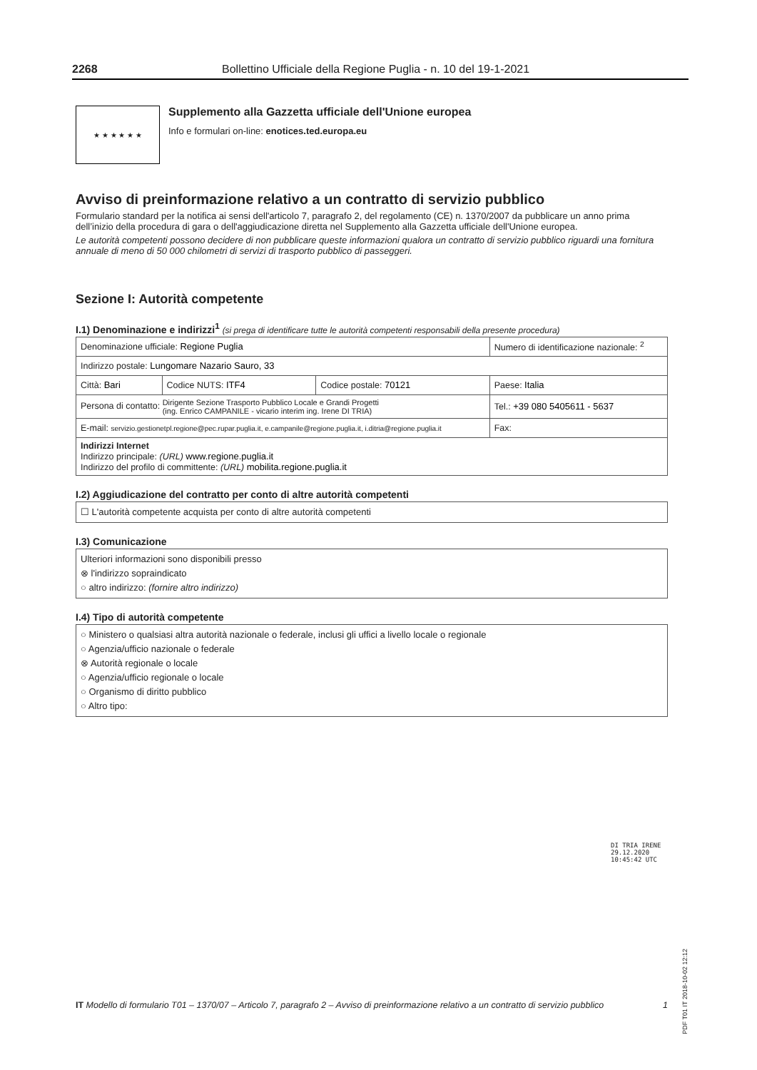2268 Bollettino Ufficiale della Regione Puglia - n. 10 del 19-1-2021
★ ★ ★ ★ ★ ★
Supplemento alla Gazzetta ufficiale dell'Unione europea
Info e formulari on-line: enotices.ted.europa.eu
Avviso di preinformazione relativo a un contratto di servizio pubblico
Formulario standard per la notifica ai sensi dell'articolo 7, paragrafo 2, del regolamento (CE) n. 1370/2007 da pubblicare un anno prima dell’inizio della procedura di gara o dell'aggiudicazione diretta nel Supplemento alla Gazzetta ufficiale dell'Unione europea.
Le autorità competenti possono decidere di non pubblicare queste informazioni qualora un contratto di servizio pubblico riguardi una fornitura annuale di meno di 50 000 chilometri di servizi di trasporto pubblico di passeggeri.
Sezione I: Autorità competente
I.1) Denominazione e indirizzi<sup>1</sup> (si prega di identificare tutte le autorità competenti responsabili della presente procedura)
| Denominazione ufficiale: Regione Puglia | | | Numero di identificazione nazionale: <sup>2</sup> |
| Indirizzo postale: Lungomare Nazario Sauro, 33 | | | |
| Città: Bari | Codice NUTS: ITF4 | Codice postale: 70121 | Paese: Italia |
| Persona di contatto: Dirigente Sezione Trasporto Pubblico Locale e Grandi Progetti (ing. Enrico CAMPANILE - vicario interim ing. Irene DI TRIA) | | | Tel.: +39 080 5405611 - 5637 |
| E-mail: servizio.gestionetpl.regione@pec.rupar.puglia.it, e.campanile@regione.puglia.it, i.ditria@regione.puglia.it | | | Fax: |
| Indirizzi Internet Indirizzo principale: (URL) www.regione.puglia.it Indirizzo del profilo di committente: (URL) mobilita.regione.puglia.it | | | |
I.2) Aggiudicazione del contratto per conto di altre autorità competenti
☐ L'autorità competente acquista per conto di altre autorità competenti
I.3) Comunicazione
Ulteriori informazioni sono disponibili presso
⊗ l'indirizzo sopraindicato
○ altro indirizzo: (fornire altro indirizzo)
I.4) Tipo di autorità competente
○ Ministero o qualsiasi altra autorità nazionale o federale, inclusi gli uffici a livello locale o regionale
○ Agenzia/ufficio nazionale o federale
⊗ Autorità regionale o locale
○ Agenzia/ufficio regionale o locale
○ Organismo di diritto pubblico
○ Altro tipo:
DI TRIA IRENE
29.12.2020
10:45:42 UTC
PDF T01 IT 2018-10-02 12:12
IT Modello di formulario T01 – 1370/07 – Articolo 7, paragrafo 2 – Avviso di preinformazione relativo a un contratto di servizio pubblico 1